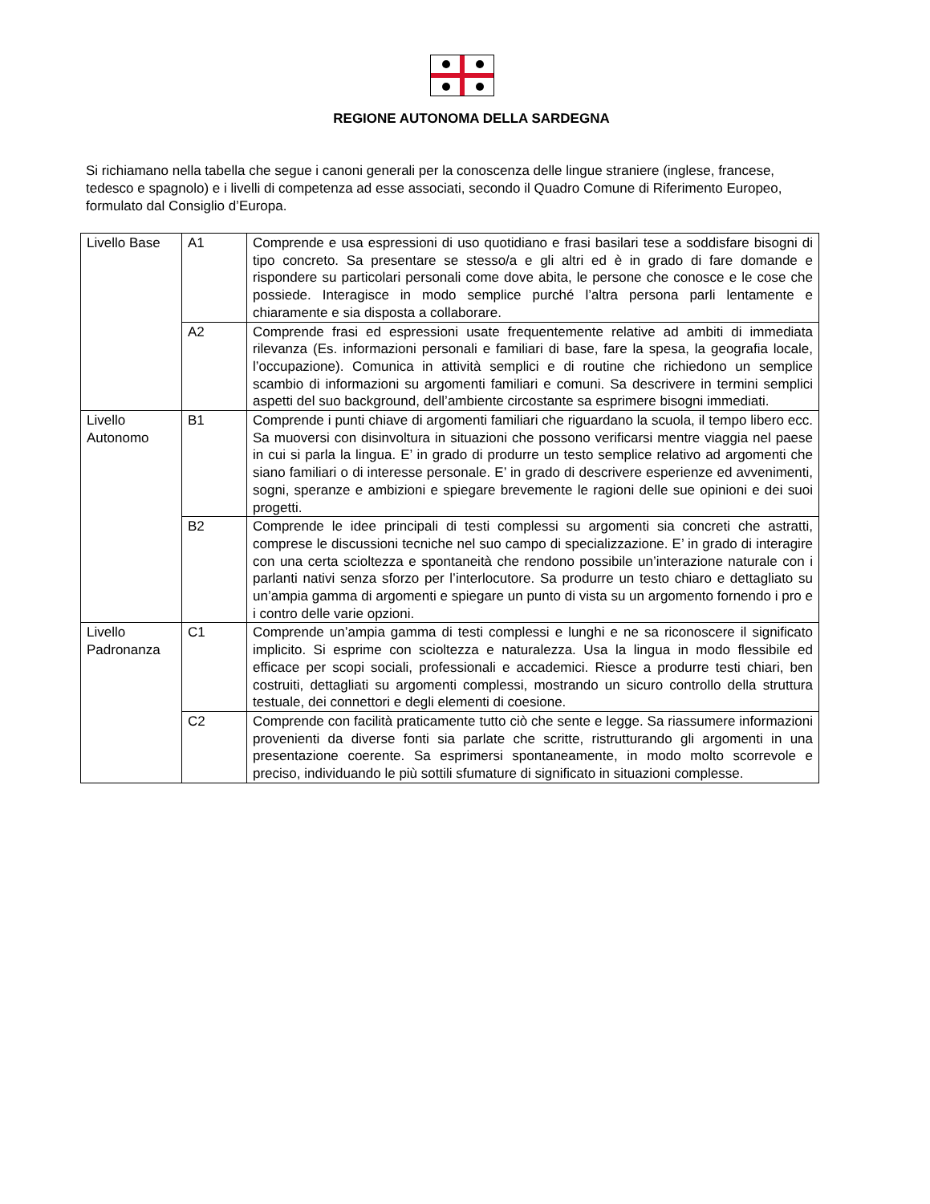REGIONE AUTONOMA DELLA SARDEGNA
Si richiamano nella tabella che segue i canoni generali per la conoscenza delle lingue straniere (inglese, francese, tedesco e spagnolo) e i livelli di competenza ad esse associati, secondo il Quadro Comune di Riferimento Europeo, formulato dal Consiglio d’Europa.
| Livello Base | A1 | Comprende e usa espressioni di uso quotidiano e frasi basilari tese a soddisfare bisogni di tipo concreto. Sa presentare se stesso/a e gli altri ed è in grado di fare domande e rispondere su particolari personali come dove abita, le persone che conosce e le cose che possiede. Interagisce in modo semplice purché l’altra persona parli lentamente e chiaramente e sia disposta a collaborare. |
| | A2 | Comprende frasi ed espressioni usate frequentemente relative ad ambiti di immediata rilevanza (Es. informazioni personali e familiari di base, fare la spesa, la geografia locale, l’occupazione). Comunica in attività semplici e di routine che richiedono un semplice scambio di informazioni su argomenti familiari e comuni. Sa descrivere in termini semplici aspetti del suo background, dell’ambiente circostante sa esprimere bisogni immediati. |
| Livello Autonomo | B1 | Comprende i punti chiave di argomenti familiari che riguardano la scuola, il tempo libero ecc. Sa muoversi con disinvoltura in situazioni che possono verificarsi mentre viaggia nel paese in cui si parla la lingua. E’ in grado di produrre un testo semplice relativo ad argomenti che siano familiari o di interesse personale. E’ in grado di descrivere esperienze ed avvenimenti, sogni, speranze e ambizioni e spiegare brevemente le ragioni delle sue opinioni e dei suoi progetti. |
| | B2 | Comprende le idee principali di testi complessi su argomenti sia concreti che astratti, comprese le discussioni tecniche nel suo campo di specializzazione. E’ in grado di interagire con una certa scioltezza e spontaneità che rendono possibile un’interazione naturale con i parlanti nativi senza sforzo per l’interlocutore. Sa produrre un testo chiaro e dettagliato su un’ampia gamma di argomenti e spiegare un punto di vista su un argomento fornendo i pro e i contro delle varie opzioni. |
| Livello Padronanza | C1 | Comprende un’ampia gamma di testi complessi e lunghi e ne sa riconoscere il significato implicito. Si esprime con scioltezza e naturalezza. Usa la lingua in modo flessibile ed efficace per scopi sociali, professionali e accademici. Riesce a produrre testi chiari, ben costruiti, dettagliati su argomenti complessi, mostrando un sicuro controllo della struttura testuale, dei connettori e degli elementi di coesione. |
| | C2 | Comprende con facilità praticamente tutto ciò che sente e legge. Sa riassumere informazioni provenienti da diverse fonti sia parlate che scritte, ristrutturando gli argomenti in una presentazione coerente. Sa esprimersi spontaneamente, in modo molto scorrevole e preciso, individuando le più sottili sfumature di significato in situazioni complesse. |